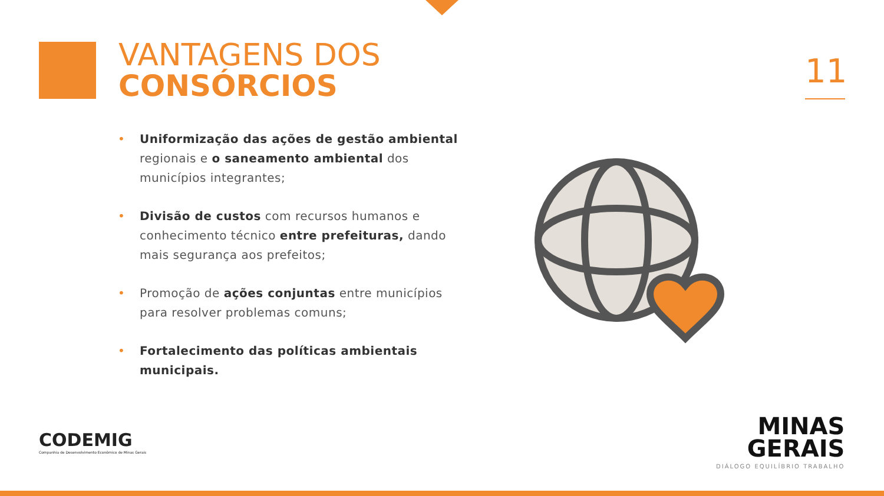VANTAGENS DOS
CONSÓRCIOS
11
• Uniformização das ações de gestão ambiental regionais e o saneamento ambiental dos municípios integrantes;
• Divisão de custos com recursos humanos e conhecimento técnico entre prefeituras, dando mais segurança aos prefeitos;
• Promoção de ações conjuntas entre municípios para resolver problemas comuns;
• Fortalecimento das políticas ambientais municipais.
CODEMIG
Companhia de Desenvolvimento Econômico de Minas Gerais
MINAS
GERAIS
DIÁLOGO EQUILÍBRIO TRABALHO